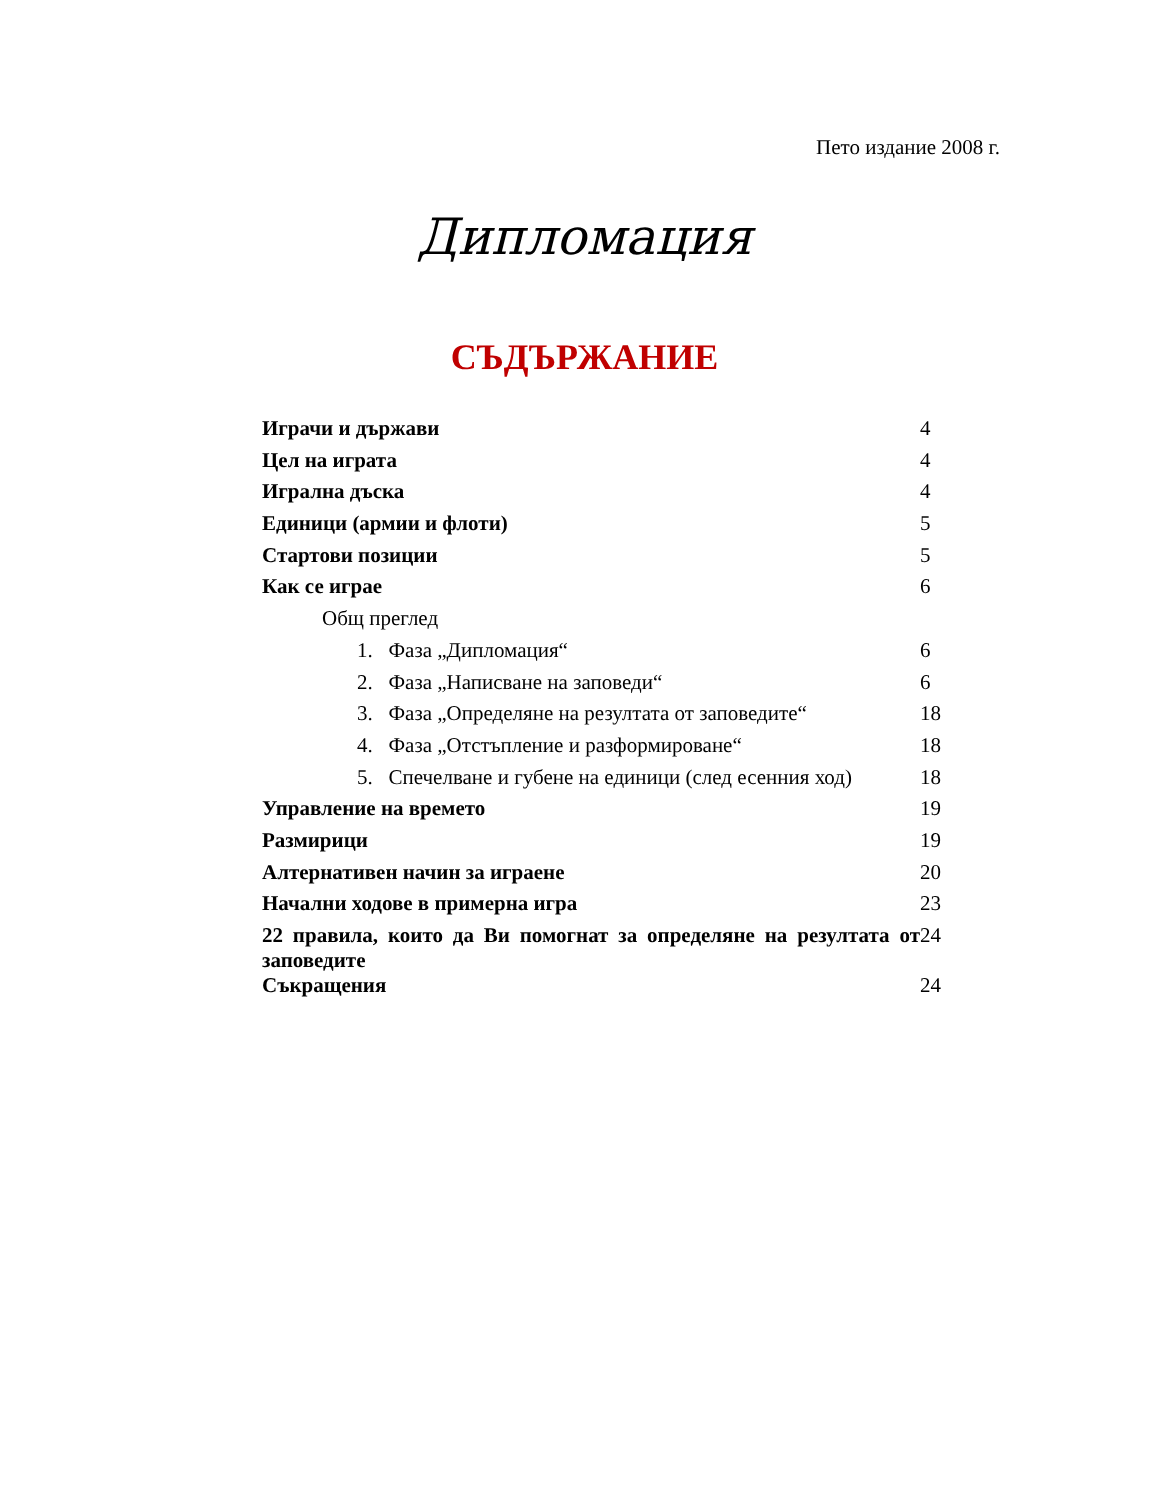Пето издание 2008 г.
Дипломация
СЪДЪРЖАНИЕ
| Играчи и държави | 4 |
| Цел на играта | 4 |
| Игрална дъска | 4 |
| Единици (армии и флоти) | 5 |
| Стартови позиции | 5 |
| Как се играе | 6 |
| Общ преглед | |
| 1. Фаза „Дипломация“ | 6 |
| 2. Фаза „Написване на заповеди“ | 6 |
| 3. Фаза „Определяне на резултата от заповедите“ | 18 |
| 4. Фаза „Отстъпление и разформироване“ | 18 |
| 5. Спечелване и губене на единици (след есенния ход) | 18 |
| Управление на времето | 19 |
| Размирици | 19 |
| Алтернативен начин за играене | 20 |
| Начални ходове в примерна игра | 23 |
| 22 правила, които да Ви помогнат за определяне на резултата от заповедите | 24 |
| Съкращения | 24 |